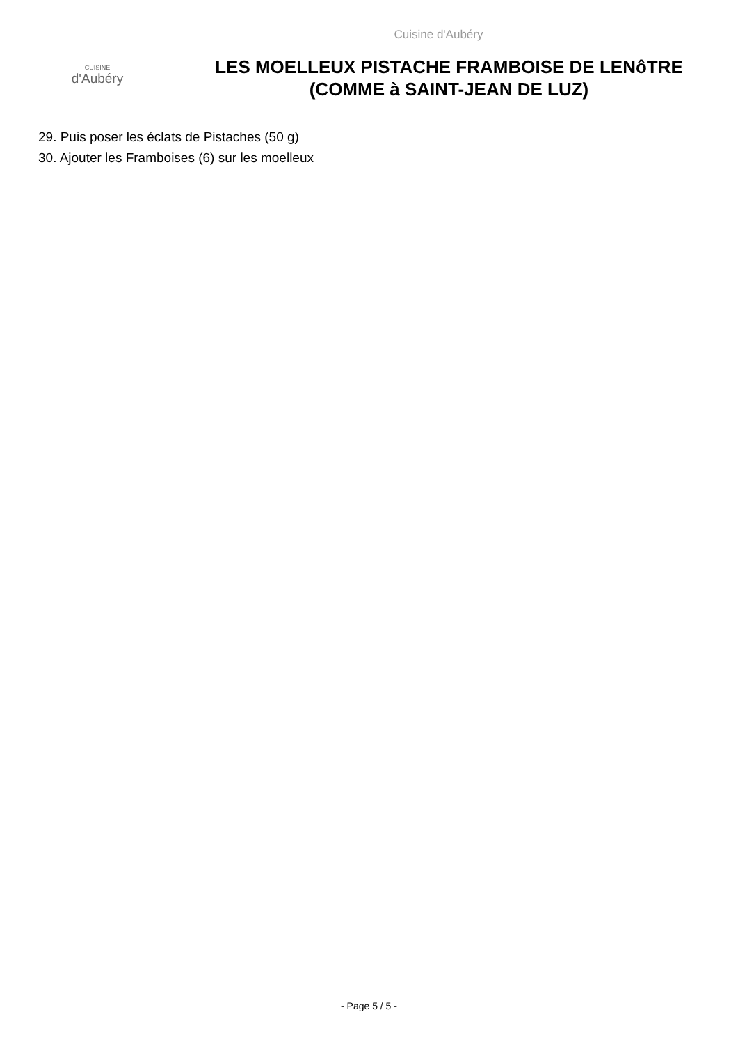CUISINE
d'Aubéry
Cuisine d'Aubéry
LES MOELLEUX PISTACHE FRAMBOISE DE LENôTRE
(COMME à SAINT-JEAN DE LUZ)
29. Puis poser les éclats de Pistaches (50 g)
30. Ajouter les Framboises (6) sur les moelleux
- Page 5 / 5 -